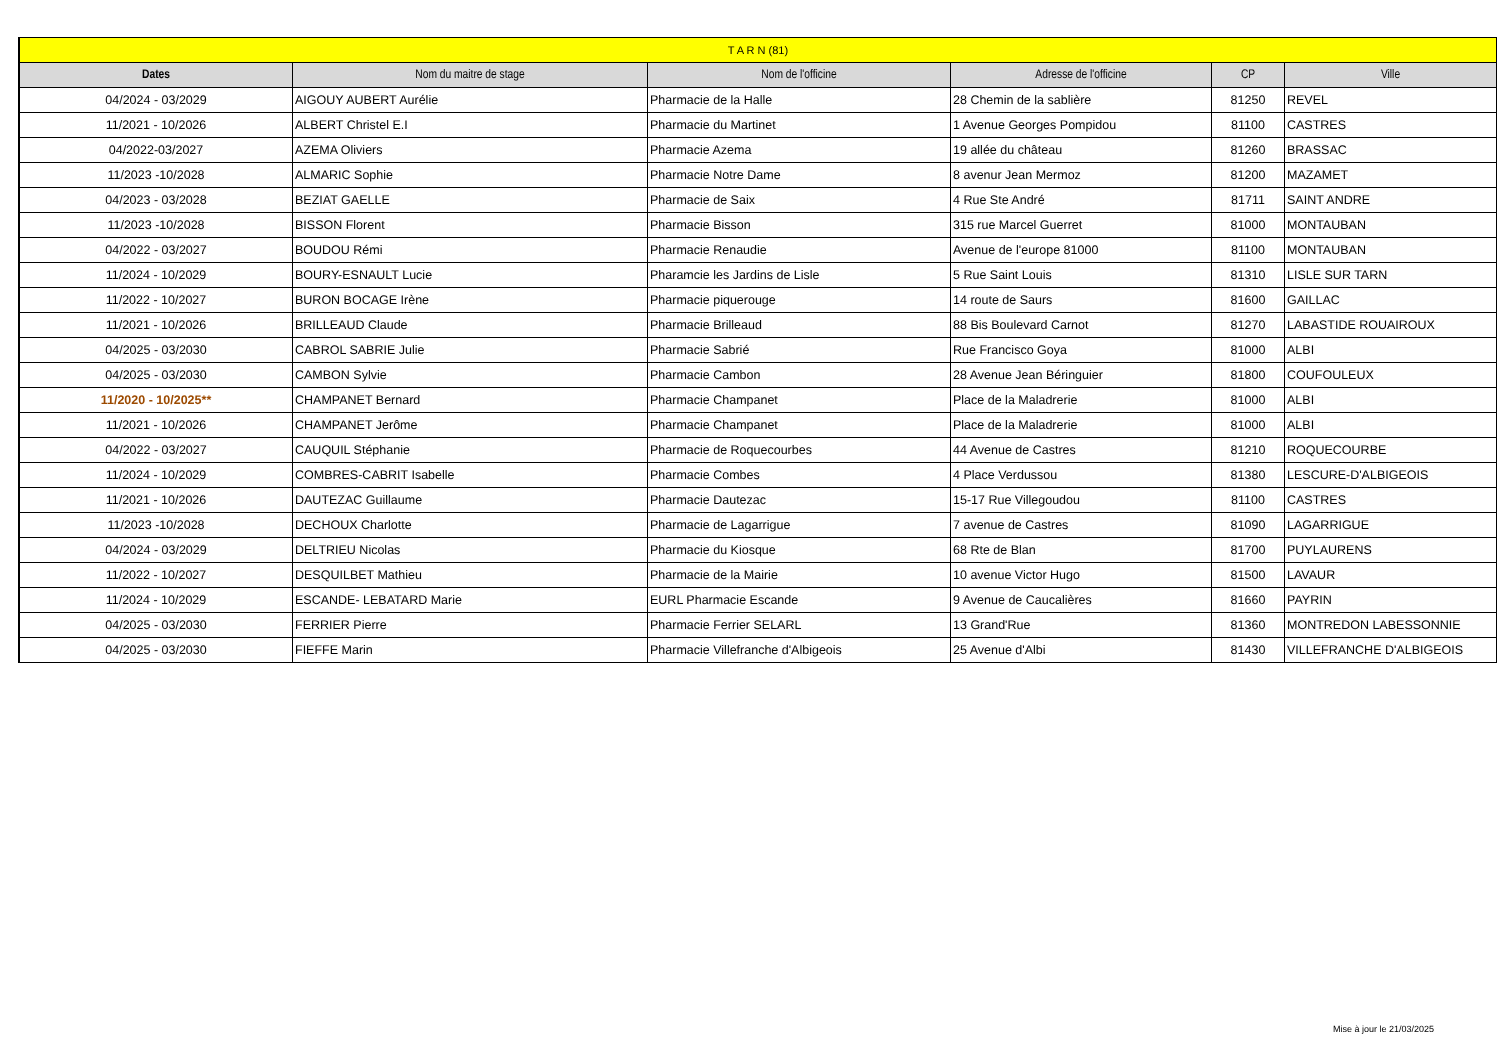| T A R N (81) | | | | | |
| Dates | Nom du maitre de stage | Nom de l'officine | Adresse de l'officine | CP | Ville |
| 04/2024 - 03/2029 | AIGOUY AUBERT Aurélie | Pharmacie de la Halle | 28 Chemin de la sablière | 81250 | REVEL |
| 11/2021 - 10/2026 | ALBERT Christel E.I | Pharmacie du Martinet | 1 Avenue Georges Pompidou | 81100 | CASTRES |
| 04/2022-03/2027 | AZEMA Oliviers | Pharmacie Azema | 19 allée du château | 81260 | BRASSAC |
| 11/2023 -10/2028 | ALMARIC Sophie | Pharmacie Notre Dame | 8 avenur Jean Mermoz | 81200 | MAZAMET |
| 04/2023 - 03/2028 | BEZIAT GAELLE | Pharmacie de Saix | 4 Rue Ste André | 81711 | SAINT ANDRE |
| 11/2023 -10/2028 | BISSON Florent | Pharmacie Bisson | 315 rue Marcel Guerret | 81000 | MONTAUBAN |
| 04/2022 - 03/2027 | BOUDOU Rémi | Pharmacie Renaudie | Avenue de l'europe 81000 | 81100 | MONTAUBAN |
| 11/2024 - 10/2029 | BOURY-ESNAULT Lucie | Pharamcie les Jardins de Lisle | 5 Rue Saint Louis | 81310 | LISLE SUR TARN |
| 11/2022 - 10/2027 | BURON BOCAGE Irène | Pharmacie piquerouge | 14 route de Saurs | 81600 | GAILLAC |
| 11/2021 - 10/2026 | BRILLEAUD Claude | Pharmacie Brilleaud | 88 Bis Boulevard Carnot | 81270 | LABASTIDE ROUAIROUX |
| 04/2025 - 03/2030 | CABROL SABRIE Julie | Pharmacie Sabrié | Rue Francisco Goya | 81000 | ALBI |
| 04/2025 - 03/2030 | CAMBON Sylvie | Pharmacie Cambon | 28 Avenue Jean Béringuier | 81800 | COUFOULEUX |
| 11/2020 - 10/2025** | CHAMPANET Bernard | Pharmacie Champanet | Place de la Maladrerie | 81000 | ALBI |
| 11/2021 - 10/2026 | CHAMPANET Jerôme | Pharmacie Champanet | Place de la Maladrerie | 81000 | ALBI |
| 04/2022 - 03/2027 | CAUQUIL Stéphanie | Pharmacie de Roquecourbes | 44 Avenue de Castres | 81210 | ROQUECOURBE |
| 11/2024 - 10/2029 | COMBRES-CABRIT Isabelle | Pharmacie Combes | 4 Place Verdussou | 81380 | LESCURE-D'ALBIGEOIS |
| 11/2021 - 10/2026 | DAUTEZAC Guillaume | Pharmacie Dautezac | 15-17 Rue Villegoudou | 81100 | CASTRES |
| 11/2023 -10/2028 | DECHOUX Charlotte | Pharmacie de Lagarrigue | 7 avenue de Castres | 81090 | LAGARRIGUE |
| 04/2024 - 03/2029 | DELTRIEU Nicolas | Pharmacie du Kiosque | 68 Rte de Blan | 81700 | PUYLAURENS |
| 11/2022 - 10/2027 | DESQUILBET Mathieu | Pharmacie de la Mairie | 10 avenue Victor Hugo | 81500 | LAVAUR |
| 11/2024 - 10/2029 | ESCANDE- LEBATARD Marie | EURL Pharmacie Escande | 9 Avenue de Caucalières | 81660 | PAYRIN |
| 04/2025 - 03/2030 | FERRIER Pierre | Pharmacie Ferrier SELARL | 13 Grand'Rue | 81360 | MONTREDON LABESSONNIE |
| 04/2025 - 03/2030 | FIEFFE Marin | Pharmacie Villefranche d'Albigeois | 25 Avenue d'Albi | 81430 | VILLEFRANCHE D'ALBIGEOIS |
Mise à jour le 21/03/2025